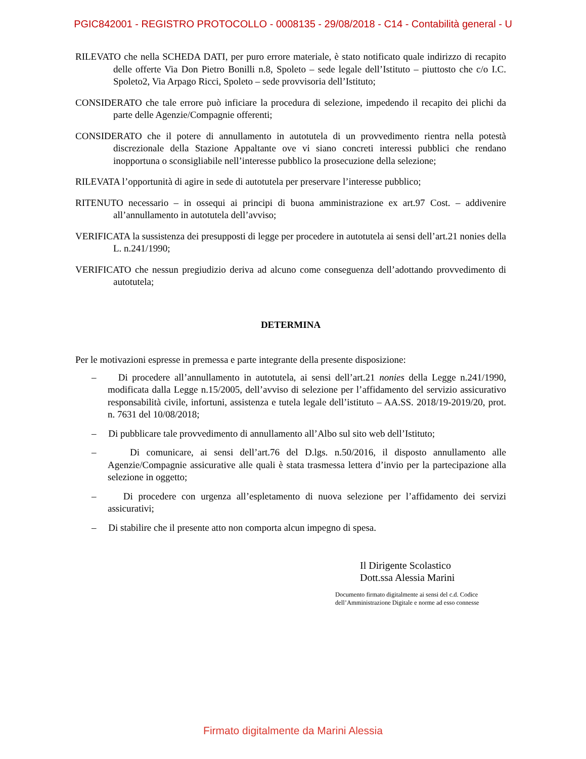PGIC842001 - REGISTRO PROTOCOLLO - 0008135 - 29/08/2018 - C14 - Contabilità general - U
RILEVATO che nella SCHEDA DATI, per puro errore materiale, è stato notificato quale indirizzo di recapito delle offerte Via Don Pietro Bonilli n.8, Spoleto – sede legale dell’Istituto – piuttosto che c/o I.C. Spoleto2, Via Arpago Ricci, Spoleto – sede provvisoria dell’Istituto;
CONSIDERATO che tale errore può inficiare la procedura di selezione, impedendo il recapito dei plichi da parte delle Agenzie/Compagnie offerenti;
CONSIDERATO che il potere di annullamento in autotutela di un provvedimento rientra nella potestà discrezionale della Stazione Appaltante ove vi siano concreti interessi pubblici che rendano inopportuna o sconsigliabile nell’interesse pubblico la prosecuzione della selezione;
RILEVATA l’opportunità di agire in sede di autotutela per preservare l’interesse pubblico;
RITENUTO necessario – in ossequi ai principi di buona amministrazione ex art.97 Cost. – addivenire all’annullamento in autotutela dell’avviso;
VERIFICATA la sussistenza dei presupposti di legge per procedere in autotutela ai sensi dell’art.21 nonies della L. n.241/1990;
VERIFICATO che nessun pregiudizio deriva ad alcuno come conseguenza dell’adottando provvedimento di autotutela;
DETERMINA
Per le motivazioni espresse in premessa e parte integrante della presente disposizione:
– Di procedere all’annullamento in autotutela, ai sensi dell’art.21 nonies della Legge n.241/1990, modificata dalla Legge n.15/2005, dell’avviso di selezione per l’affidamento del servizio assicurativo responsabilità civile, infortuni, assistenza e tutela legale dell’istituto – AA.SS. 2018/19-2019/20, prot. n. 7631 del 10/08/2018;
– Di pubblicare tale provvedimento di annullamento all’Albo sul sito web dell’Istituto;
– Di comunicare, ai sensi dell’art.76 del D.lgs. n.50/2016, il disposto annullamento alle Agenzie/Compagnie assicurative alle quali è stata trasmessa lettera d’invio per la partecipazione alla selezione in oggetto;
– Di procedere con urgenza all’espletamento di nuova selezione per l’affidamento dei servizi assicurativi;
– Di stabilire che il presente atto non comporta alcun impegno di spesa.
Il Dirigente Scolastico
Dott.ssa Alessia Marini
Documento firmato digitalmente ai sensi del c.d. Codice
dell’Amministrazione Digitale e norme ad esso connesse
Firmato digitalmente da Marini Alessia